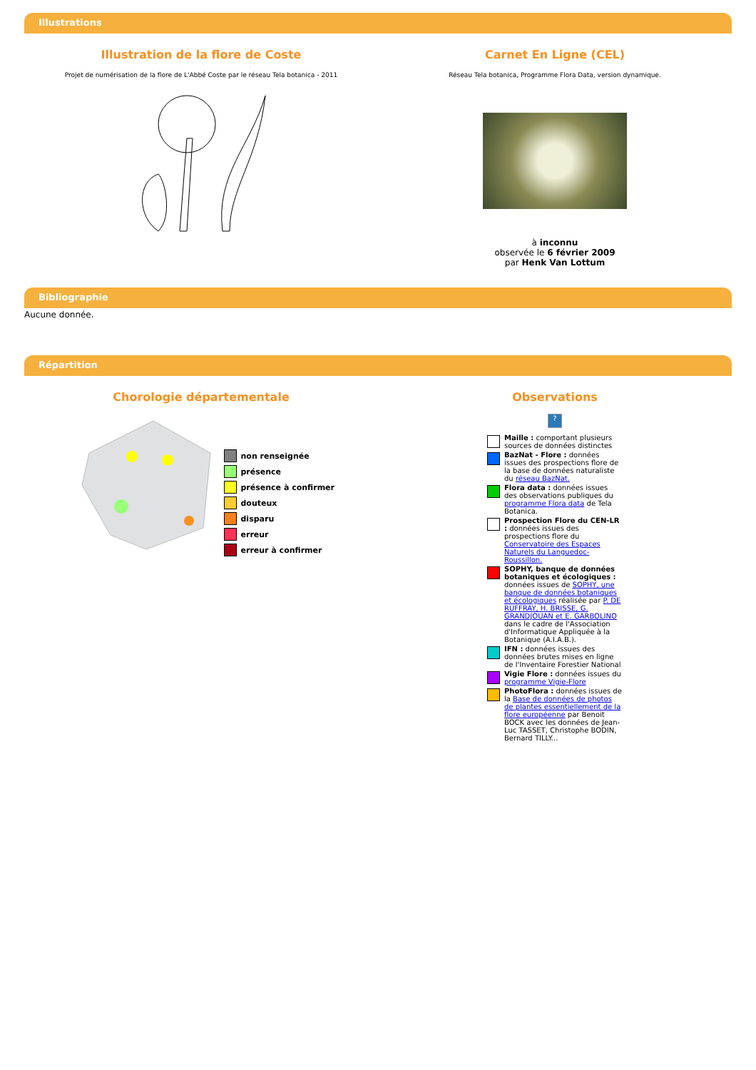Illustrations
Illustration de la flore de Coste
Projet de numérisation de la flore de L'Abbé Coste par le réseau Tela botanica - 2011
Carnet En Ligne (CEL)
Réseau Tela botanica, Programme Flora Data, version dynamique.
à inconnu
observée le 6 février 2009
par Henk Van Lottum
Bibliographie
Aucune donnée.
Répartition
Chorologie départementale
non renseignée
présence
présence à confirmer
douteux
disparu
erreur
erreur à confirmer
Observations
?
Maille : comportant plusieurs sources de données distinctes
BazNat - Flore : données issues des prospections flore de la base de données naturaliste du réseau BazNat.
Flora data : données issues des observations publiques du programme Flora data de Tela Botanica.
Prospection Flore du CEN-LR : données issues des prospections flore du Conservatoire des Espaces Naturels du Languedoc-Roussillon.
SOPHY, banque de données botaniques et écologiques : données issues de SOPHY, une banque de données botaniques et écologiques réalisée par P. DE RUFFRAY, H. BRISSE, G. GRANDJOUAN et E. GARBOLINO dans le cadre de l'Association d'Informatique Appliquée à la Botanique (A.I.A.B.).
IFN : données issues des données brutes mises en ligne de l'Inventaire Forestier National
Vigie Flore : données issues du programme Vigie-Flore
PhotoFlora : données issues de la Base de données de photos de plantes essentiellement de la flore européenne par Benoit BOCK avec les données de Jean-Luc TASSET, Christophe BODIN, Bernard TILLY...